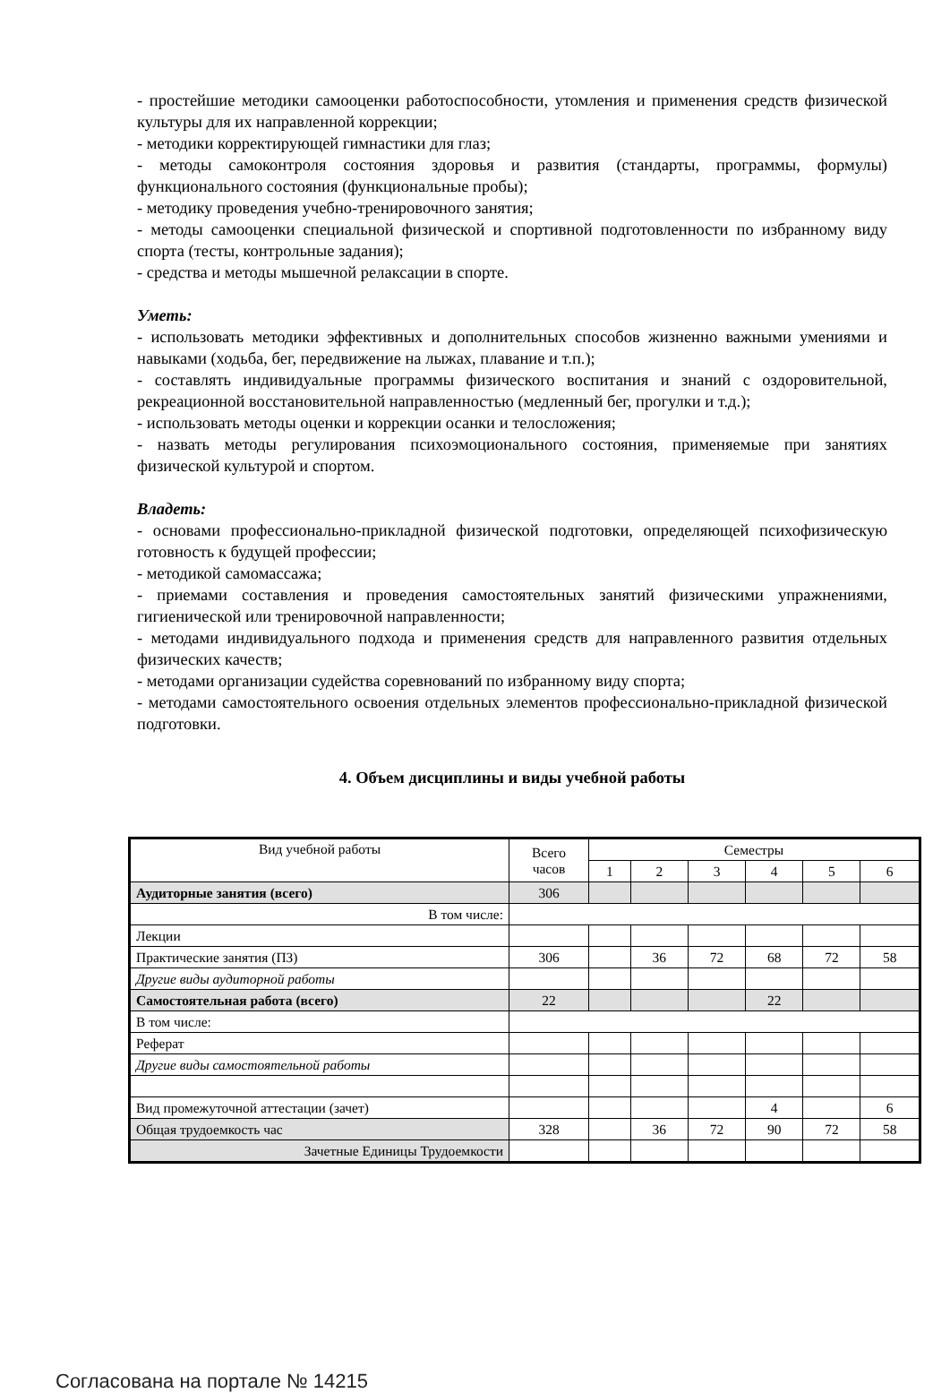- простейшие методики самооценки работоспособности, утомления и применения средств физической культуры для их направленной коррекции;
- методики корректирующей гимнастики для глаз;
- методы самоконтроля состояния здоровья и развития (стандарты, программы, формулы) функционального состояния (функциональные пробы);
- методику проведения учебно-тренировочного занятия;
- методы самооценки специальной физической и спортивной подготовленности по избранному виду спорта (тесты, контрольные задания);
- средства и методы мышечной релаксации в спорте.
Уметь:
- использовать методики эффективных и дополнительных способов жизненно важными умениями и навыками (ходьба, бег, передвижение на лыжах, плавание и т.п.);
- составлять индивидуальные программы физического воспитания и знаний с оздоровительной, рекреационной восстановительной направленностью (медленный бег, прогулки и т.д.);
- использовать методы оценки и коррекции осанки и телосложения;
- назвать методы регулирования психоэмоционального состояния, применяемые при занятиях физической культурой и спортом.
Владеть:
- основами профессионально-прикладной физической подготовки, определяющей психофизическую готовность к будущей профессии;
- методикой самомассажа;
- приемами составления и проведения самостоятельных занятий физическими упражнениями, гигиенической или тренировочной направленности;
- методами индивидуального подхода и применения средств для направленного развития отдельных физических качеств;
- методами организации судейства соревнований по избранному виду спорта;
- методами самостоятельного освоения отдельных элементов профессионально-прикладной физической подготовки.
4. Объем дисциплины и виды учебной работы
| Вид учебной работы | Всего часов | Семестры | | | | | |
| --- | --- | --- | --- | --- | --- | --- | --- |
| | | 1 | 2 | 3 | 4 | 5 | 6 |
| Аудиторные занятия (всего) | 306 | | | | | | |
| В том числе: | | | | | | | |
| Лекции | | | | | | | |
| Практические занятия (ПЗ) | 306 | | 36 | 72 | 68 | 72 | 58 |
| Другие виды аудиторной работы | | | | | | | |
| Самостоятельная работа (всего) | 22 | | | | 22 | | |
| В том числе: | | | | | | | |
| Реферат | | | | | | | |
| Другие виды самостоятельной работы | | | | | | | |
| Вид промежуточной аттестации (зачет) | | | | | 4 | | 6 |
| Общая трудоемкость час | 328 | | 36 | 72 | 90 | 72 | 58 |
| Зачетные Единицы Трудоемкости | | | | | | | |
Согласована на портале № 14215